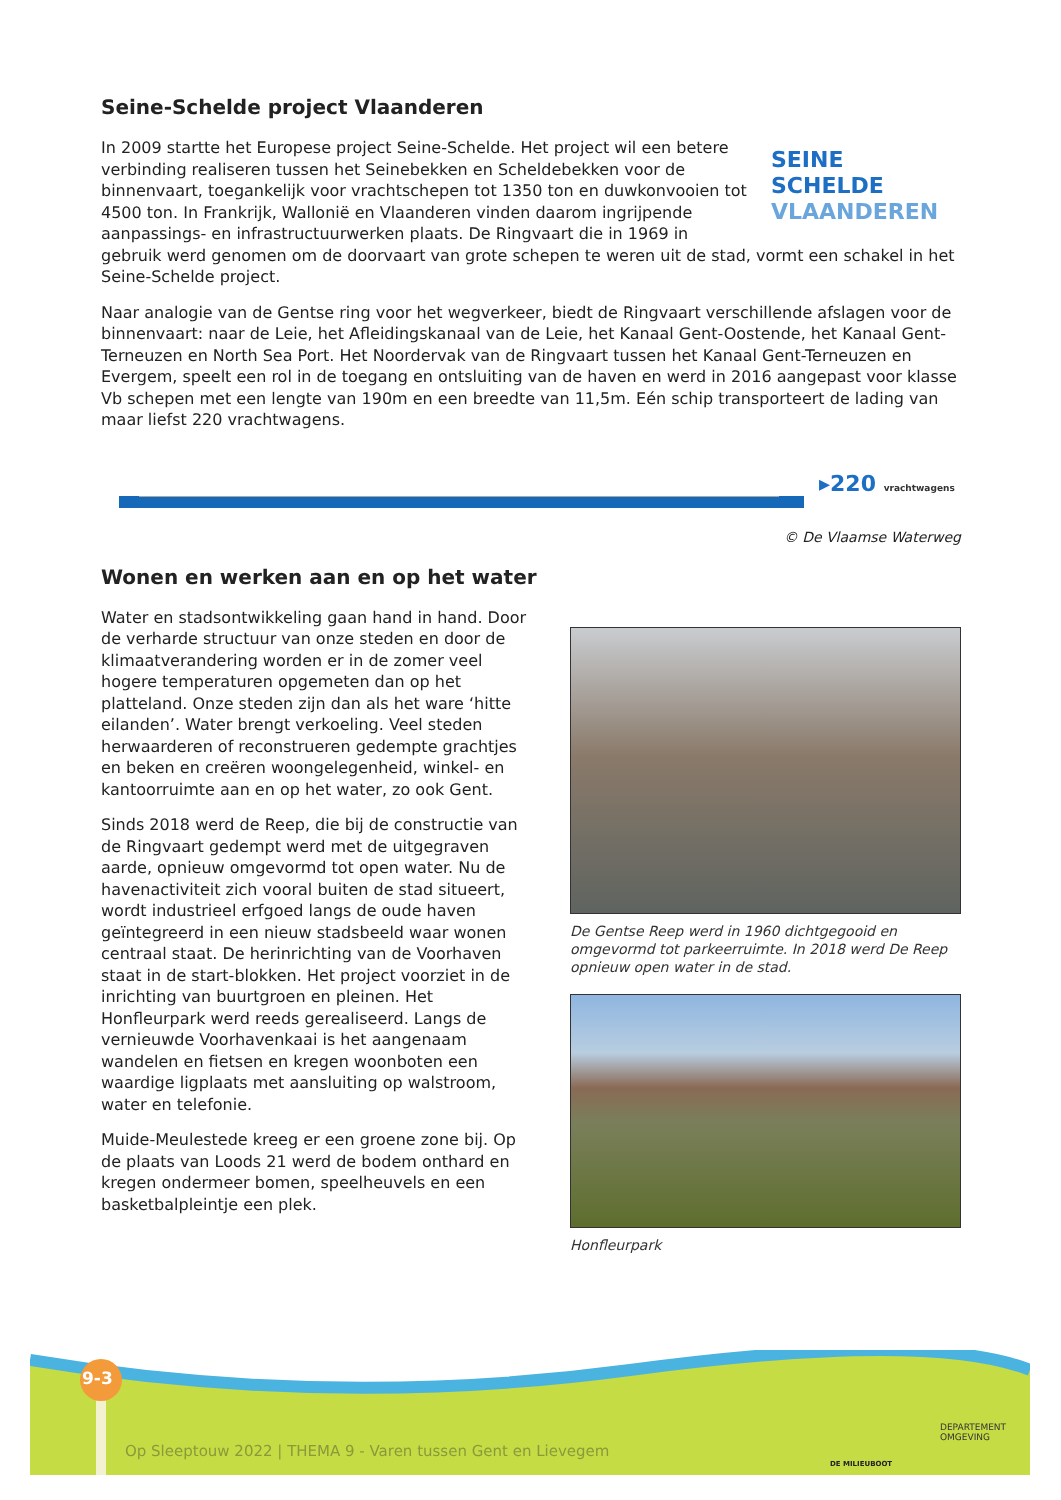Seine-Schelde project Vlaanderen
SEINE SCHELDE
VLAANDEREN
In 2009 startte het Europese project Seine-Schelde. Het project wil een betere verbinding realiseren tussen het Seinebekken en Scheldebekken voor de binnenvaart, toegankelijk voor vrachtschepen tot 1350 ton en duwkonvooien tot 4500 ton. In Frankrijk, Wallonië en Vlaanderen vinden daarom ingrijpende aanpassings- en infrastructuurwerken plaats. De Ringvaart die in 1969 in gebruik werd genomen om de doorvaart van grote schepen te weren uit de stad, vormt een schakel in het Seine-Schelde project.
Naar analogie van de Gentse ring voor het wegverkeer, biedt de Ringvaart verschillende afslagen voor de binnenvaart: naar de Leie, het Afleidingskanaal van de Leie, het Kanaal Gent-Oostende, het Kanaal Gent-Terneuzen en North Sea Port. Het Noordervak van de Ringvaart tussen het Kanaal Gent-Terneuzen en Evergem, speelt een rol in de toegang en ontsluiting van de haven en werd in 2016 aangepast voor klasse Vb schepen met een lengte van 190m en een breedte van 11,5m. Eén schip transporteert de lading van maar liefst 220 vrachtwagens.
▸220 vrachtwagens
© De Vlaamse Waterweg
Wonen en werken aan en op het water
Water en stadsontwikkeling gaan hand in hand. Door de verharde structuur van onze steden en door de klimaatverandering worden er in de zomer veel hogere temperaturen opgemeten dan op het platteland. Onze steden zijn dan als het ware ‘hitte eilanden’. Water brengt verkoeling. Veel steden herwaarderen of reconstrueren gedempte grachtjes en beken en creëren woongelegenheid, winkel- en kantoorruimte aan en op het water, zo ook Gent.
Sinds 2018 werd de Reep, die bij de constructie van de Ringvaart gedempt werd met de uitgegraven aarde, opnieuw omgevormd tot open water. Nu de havenactiviteit zich vooral buiten de stad situeert, wordt industrieel erfgoed langs de oude haven geïntegreerd in een nieuw stadsbeeld waar wonen centraal staat. De herinrichting van de Voorhaven staat in de start-blokken. Het project voorziet in de inrichting van buurtgroen en pleinen. Het Honfleurpark werd reeds gerealiseerd. Langs de vernieuwde Voorhavenkaai is het aangenaam wandelen en fietsen en kregen woonboten een waardige ligplaats met aansluiting op walstroom, water en telefonie.
Muide-Meulestede kreeg er een groene zone bij. Op de plaats van Loods 21 werd de bodem onthard en kregen ondermeer bomen, speelheuvels en een basketbalpleintje een plek.
De Gentse Reep werd in 1960 dichtgegooid en omgevormd tot parkeerruimte. In 2018 werd De Reep opnieuw open water in de stad.
Honfleurpark
9-3
Op Sleeptouw 2022 | THEMA 9 - Varen tussen Gent en Lievegem
DE MILIEUBOOT
DEPARTEMENT
OMGEVING